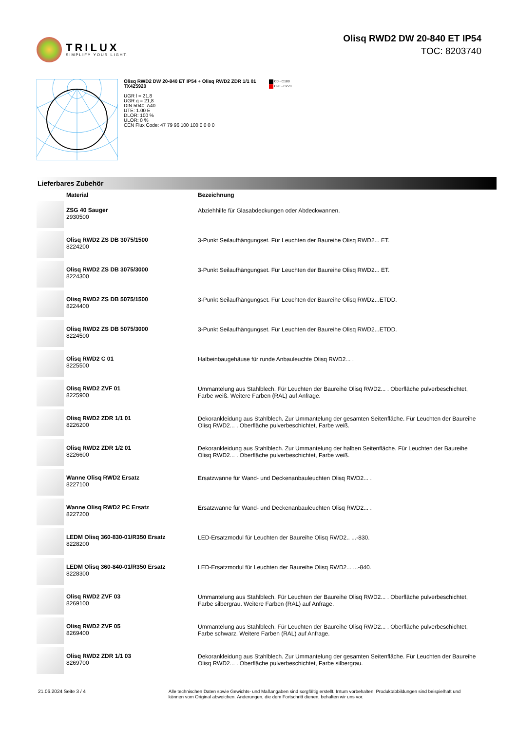TRILUX
SIMPLIFY YOUR LIGHT.
Olisq RWD2 DW 20-840 ET IP54
TOC: 8203740
Olisq RWD2 DW 20-840 ET IP54 + Olisq RWD2 ZDR 1/1 01
TX425920
UGR l = 21,8
UGR q = 21,8
DIN 5040: A40
UTE: 1.00 E
DLOR: 100 %
ULOR: 0 %
CEN Flux Code: 47 79 96 100 100 0 0 0 0
C0 - C180
C90 - C270
Lieferbares Zubehör
| | Material | Bezeichnung |
| --- | --- | --- |
| | ZSG 40 Sauger 2930500 | Abziehhilfe für Glasabdeckungen oder Abdeckwannen. |
| | Olisq RWD2 ZS DB 3075/1500 8224200 | 3-Punkt Seilaufhängungset. Für Leuchten der Baureihe Olisq RWD2... ET. |
| | Olisq RWD2 ZS DB 3075/3000 8224300 | 3-Punkt Seilaufhängungset. Für Leuchten der Baureihe Olisq RWD2... ET. |
| | Olisq RWD2 ZS DB 5075/1500 8224400 | 3-Punkt Seilaufhängungset. Für Leuchten der Baureihe Olisq RWD2...ETDD. |
| | Olisq RWD2 ZS DB 5075/3000 8224500 | 3-Punkt Seilaufhängungset. Für Leuchten der Baureihe Olisq RWD2...ETDD. |
| | Olisq RWD2 C 01 8225500 | Halbeinbaugehäuse für runde Anbauleuchte Olisq RWD2... . |
| | Olisq RWD2 ZVF 01 8225900 | Ummantelung aus Stahlblech. Für Leuchten der Baureihe Olisq RWD2... . Oberfläche pulverbeschichtet, Farbe weiß. Weitere Farben (RAL) auf Anfrage. |
| | Olisq RWD2 ZDR 1/1 01 8226200 | Dekorankleidung aus Stahlblech. Zur Ummantelung der gesamten Seitenfläche. Für Leuchten der Baureihe Olisq RWD2... . Oberfläche pulverbeschichtet, Farbe weiß. |
| | Olisq RWD2 ZDR 1/2 01 8226600 | Dekorankleidung aus Stahlblech. Zur Ummantelung der halben Seitenfläche. Für Leuchten der Baureihe Olisq RWD2... . Oberfläche pulverbeschichtet, Farbe weiß. |
| | Wanne Olisq RWD2 Ersatz 8227100 | Ersatzwanne für Wand- und Deckenanbauleuchten Olisq RWD2... . |
| | Wanne Olisq RWD2 PC Ersatz 8227200 | Ersatzwanne für Wand- und Deckenanbauleuchten Olisq RWD2... . |
| | LEDM Olisq 360-830-01/R350 Ersatz 8228200 | LED-Ersatzmodul für Leuchten der Baureihe Olisq RWD2.. ...-830. |
| | LEDM Olisq 360-840-01/R350 Ersatz 8228300 | LED-Ersatzmodul für Leuchten der Baureihe Olisq RWD2... ...-840. |
| | Olisq RWD2 ZVF 03 8269100 | Ummantelung aus Stahlblech. Für Leuchten der Baureihe Olisq RWD2... . Oberfläche pulverbeschichtet, Farbe silbergrau. Weitere Farben (RAL) auf Anfrage. |
| | Olisq RWD2 ZVF 05 8269400 | Ummantelung aus Stahlblech. Für Leuchten der Baureihe Olisq RWD2... . Oberfläche pulverbeschichtet, Farbe schwarz. Weitere Farben (RAL) auf Anfrage. |
| | Olisq RWD2 ZDR 1/1 03 8269700 | Dekorankleidung aus Stahlblech. Zur Ummantelung der gesamten Seitenfläche. Für Leuchten der Baureihe Olisq RWD2... . Oberfläche pulverbeschichtet, Farbe silbergrau. |
21.06.2024 Seite 3 / 4 Alle technischen Daten sowie Gewichts- und Maßangaben sind sorgfältig erstellt. Irrtum vorbehalten. Produktabbildungen sind beispielhaft und können vom Original abweichen. Änderungen, die dem Fortschritt dienen, behalten wir uns vor.